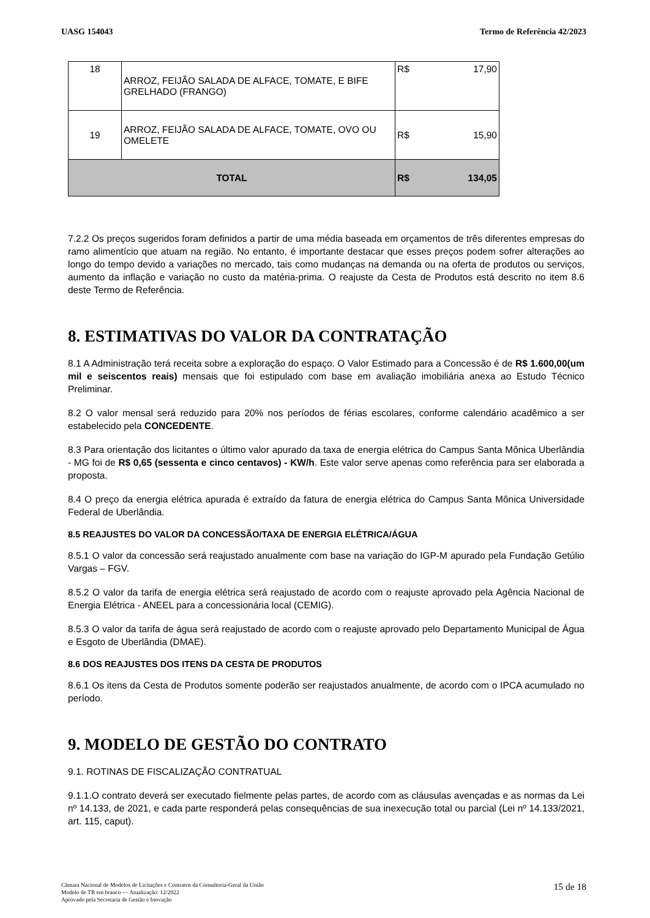UASG 154043 Termo de Referência 42/2023
| 18 | ARROZ, FEIJÃO SALADA DE ALFACE, TOMATE, E BIFE GRELHADO (FRANGO) | R$ | 17,90 |
| 19 | ARROZ, FEIJÃO SALADA DE ALFACE, TOMATE, OVO OU OMELETE | R$ | 15,90 |
| TOTAL | | R$ | 134,05 |
7.2.2 Os preços sugeridos foram definidos a partir de uma média baseada em orçamentos de três diferentes empresas do ramo alimentício que atuam na região. No entanto, é importante destacar que esses preços podem sofrer alterações ao longo do tempo devido a variações no mercado, tais como mudanças na demanda ou na oferta de produtos ou serviços, aumento da inflação e variação no custo da matéria-prima. O reajuste da Cesta de Produtos está descrito no item 8.6 deste Termo de Referência.
8. ESTIMATIVAS DO VALOR DA CONTRATAÇÃO
8.1 A Administração terá receita sobre a exploração do espaço. O Valor Estimado para a Concessão é de R$ 1.600,00(um mil e seiscentos reais) mensais que foi estipulado com base em avaliação imobiliária anexa ao Estudo Técnico Preliminar.
8.2 O valor mensal será reduzido para 20% nos períodos de férias escolares, conforme calendário acadêmico a ser estabelecido pela CONCEDENTE.
8.3 Para orientação dos licitantes o último valor apurado da taxa de energia elétrica do Campus Santa Mônica Uberlândia - MG foi de R$ 0,65 (sessenta e cinco centavos) - KW/h. Este valor serve apenas como referência para ser elaborada a proposta.
8.4 O preço da energia elétrica apurada é extraído da fatura de energia elétrica do Campus Santa Mônica Universidade Federal de Uberlândia.
8.5 REAJUSTES DO VALOR DA CONCESSÃO/TAXA DE ENERGIA ELÉTRICA/ÁGUA
8.5.1 O valor da concessão será reajustado anualmente com base na variação do IGP-M apurado pela Fundação Getúlio Vargas – FGV.
8.5.2 O valor da tarifa de energia elétrica será reajustado de acordo com o reajuste aprovado pela Agência Nacional de Energia Elétrica - ANEEL para a concessionária local (CEMIG).
8.5.3 O valor da tarifa de água será reajustado de acordo com o reajuste aprovado pelo Departamento Municipal de Água e Esgoto de Uberlândia (DMAE).
8.6 DOS REAJUSTES DOS ITENS DA CESTA DE PRODUTOS
8.6.1 Os itens da Cesta de Produtos somente poderão ser reajustados anualmente, de acordo com o IPCA acumulado no período.
9. MODELO DE GESTÃO DO CONTRATO
9.1. ROTINAS DE FISCALIZAÇÃO CONTRATUAL
9.1.1.O contrato deverá ser executado fielmente pelas partes, de acordo com as cláusulas avençadas e as normas da Lei nº 14.133, de 2021, e cada parte responderá pelas consequências de sua inexecução total ou parcial (Lei nº 14.133/2021, art. 115, caput).
Câmara Nacional de Modelos de Licitações e Contratos da Consultoria-Geral da União
Modelo de TR em branco — Atualização: 12/2022
Aprovado pela Secretaria de Gestão e Inovação
15 de 18